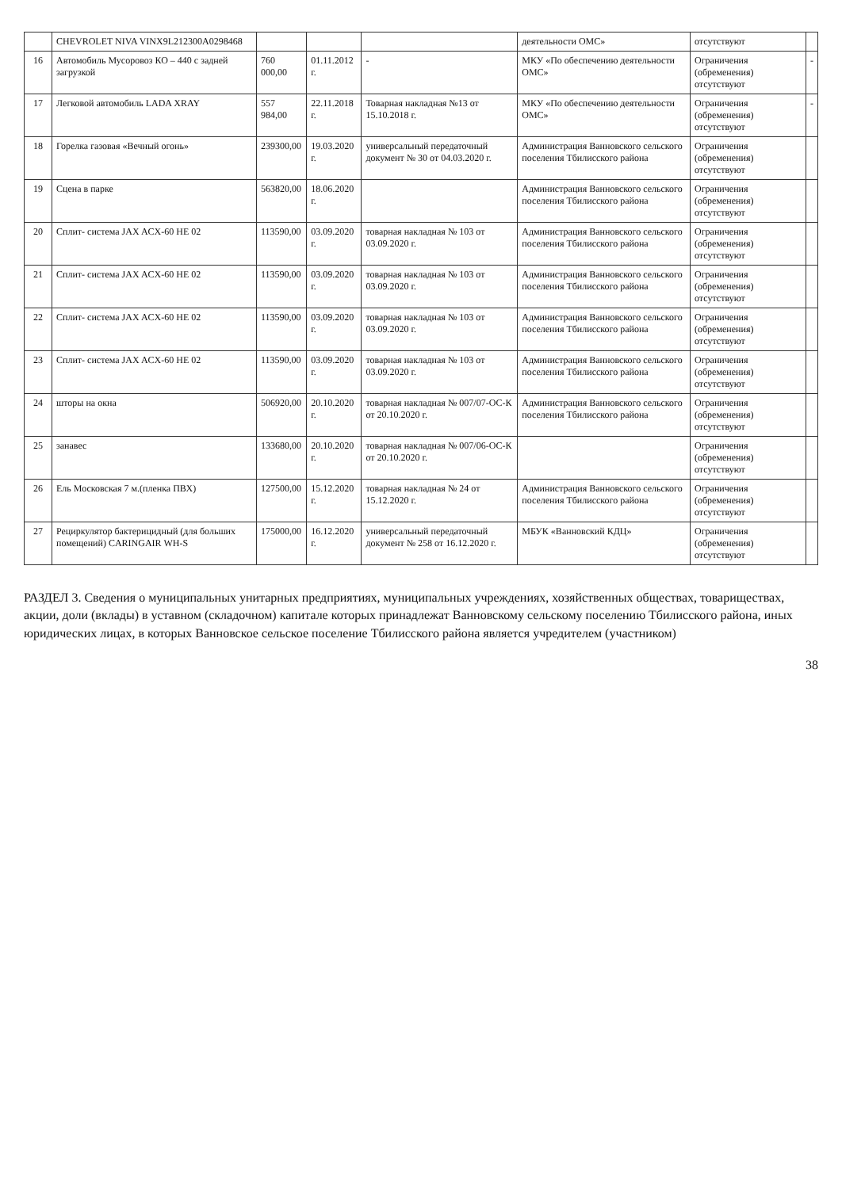| | CHEVROLET NIVA VINX9L212300A0298468 | | | | деятельности ОМС» | отсутствуют | |
| 16 | Автомобиль Мусоровоз КО – 440 с задней загрузкой | 760 000,00 | 01.11.2012 г. | - | МКУ «По обеспечению деятельности ОМС» | Ограничения (обременения) отсутствуют | - |
| 17 | Легковой автомобиль LADA XRAY | 557 984,00 | 22.11.2018 г. | Товарная накладная №13 от 15.10.2018 г. | МКУ «По обеспечению деятельности ОМС» | Ограничения (обременения) отсутствуют | - |
| 18 | Горелка газовая «Вечный огонь» | 239300,00 | 19.03.2020 г. | универсальный передаточный документ № 30 от 04.03.2020 г. | Администрация Ванновского сельского поселения Тбилисского района | Ограничения (обременения) отсутствуют | |
| 19 | Сцена в парке | 563820,00 | 18.06.2020 г. | | Администрация Ванновского сельского поселения Тбилисского района | Ограничения (обременения) отсутствуют | |
| 20 | Сплит- система JAX ACX-60 HE 02 | 113590,00 | 03.09.2020 г. | товарная накладная № 103 от 03.09.2020 г. | Администрация Ванновского сельского поселения Тбилисского района | Ограничения (обременения) отсутствуют | |
| 21 | Сплит- система JAX ACX-60 HE 02 | 113590,00 | 03.09.2020 г. | товарная накладная № 103 от 03.09.2020 г. | Администрация Ванновского сельского поселения Тбилисского района | Ограничения (обременения) отсутствуют | |
| 22 | Сплит- система JAX ACX-60 HE 02 | 113590,00 | 03.09.2020 г. | товарная накладная № 103 от 03.09.2020 г. | Администрация Ванновского сельского поселения Тбилисского района | Ограничения (обременения) отсутствуют | |
| 23 | Сплит- система JAX ACX-60 HE 02 | 113590,00 | 03.09.2020 г. | товарная накладная № 103 от 03.09.2020 г. | Администрация Ванновского сельского поселения Тбилисского района | Ограничения (обременения) отсутствуют | |
| 24 | шторы на окна | 506920,00 | 20.10.2020 г. | товарная накладная № 007/07-ОС-К от 20.10.2020 г. | Администрация Ванновского сельского поселения Тбилисского района | Ограничения (обременения) отсутствуют | |
| 25 | занавес | 133680,00 | 20.10.2020 г. | товарная накладная № 007/06-ОС-К от 20.10.2020 г. | | Ограничения (обременения) отсутствуют | |
| 26 | Ель Московская 7 м.(пленка ПВХ) | 127500,00 | 15.12.2020 г. | товарная накладная № 24 от 15.12.2020 г. | Администрация Ванновского сельского поселения Тбилисского района | Ограничения (обременения) отсутствуют | |
| 27 | Рециркулятор бактерицидный (для больших помещений) CARINGAIR WH-S | 175000,00 | 16.12.2020 г. | универсальный передаточный документ № 258 от 16.12.2020 г. | МБУК «Ванновский КДЦ» | Ограничения (обременения) отсутствуют | |
РАЗДЕЛ 3. Сведения о муниципальных унитарных предприятиях, муниципальных учреждениях, хозяйственных обществах, товариществах, акции, доли (вклады) в уставном (складочном) капитале которых принадлежат Ванновскому сельскому поселению Тбилисского района, иных юридических лицах, в которых Ванновское сельское поселение Тбилисского района является учредителем (участником)
38